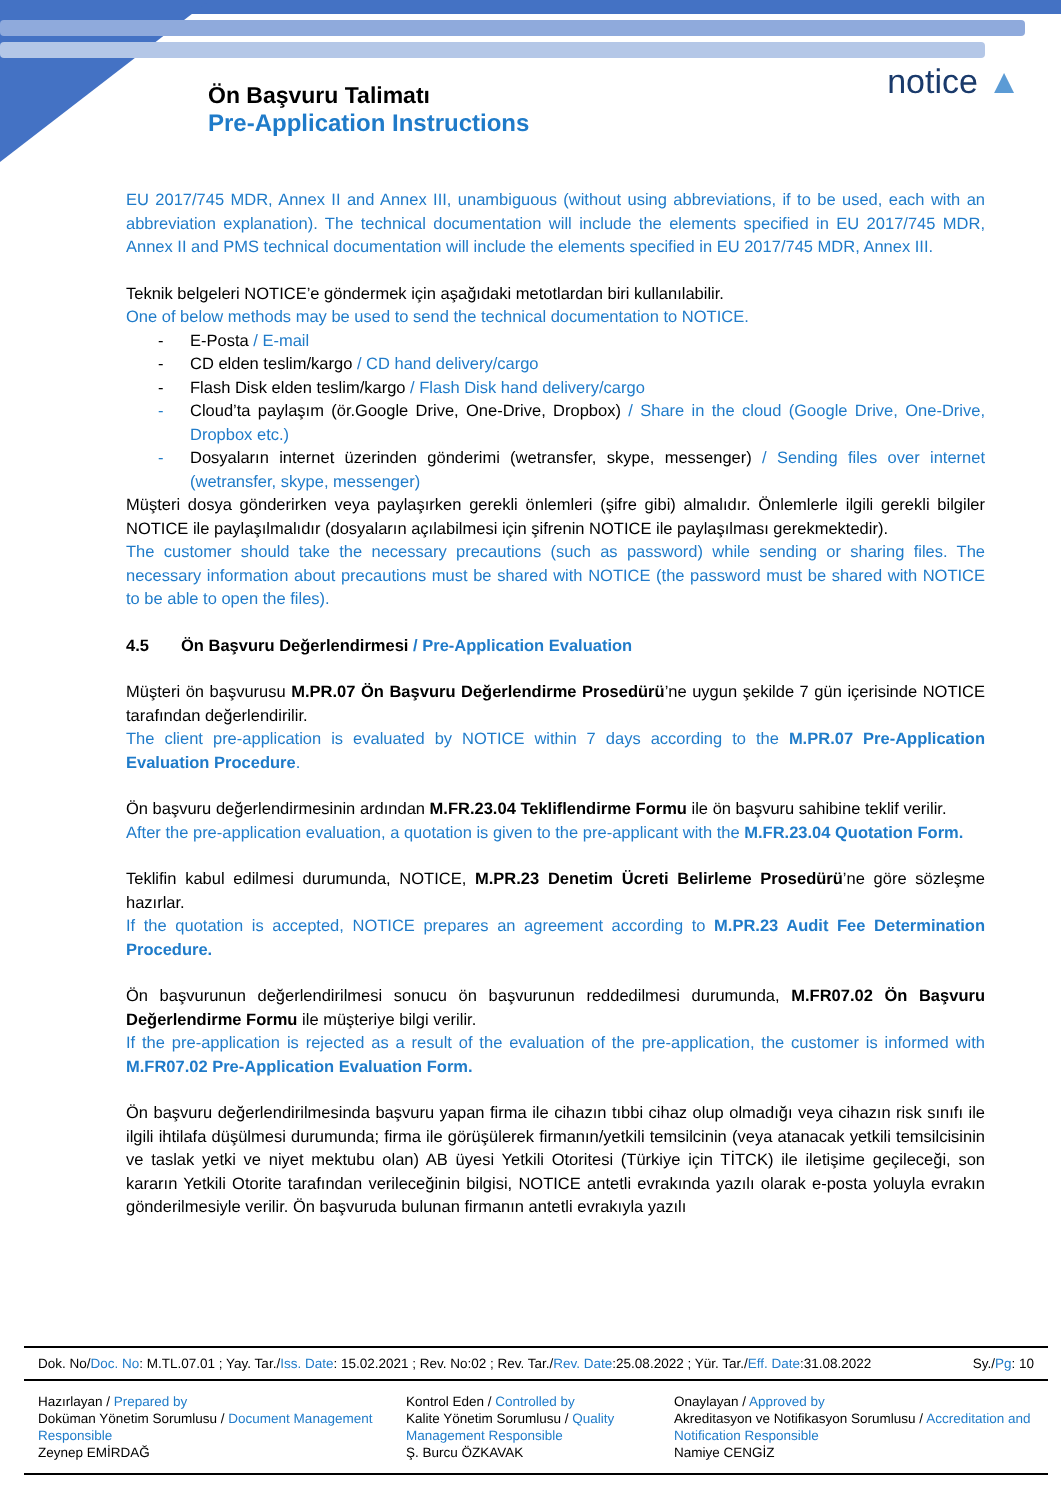Ön Başvuru Talimatı
Pre-Application Instructions
notice ▲
EU 2017/745 MDR, Annex II and Annex III, unambiguous (without using abbreviations, if to be used, each with an abbreviation explanation). The technical documentation will include the elements specified in EU 2017/745 MDR, Annex II and PMS technical documentation will include the elements specified in EU 2017/745 MDR, Annex III.
Teknik belgeleri NOTICE’e göndermek için aşağıdaki metotlardan biri kullanılabilir.
One of below methods may be used to send the technical documentation to NOTICE.
- E-Posta / E-mail
- CD elden teslim/kargo / CD hand delivery/cargo
- Flash Disk elden teslim/kargo / Flash Disk hand delivery/cargo
- Cloud’ta paylaşım (ör.Google Drive, One-Drive, Dropbox) / Share in the cloud (Google Drive, One-Drive, Dropbox etc.)
- Dosyaların internet üzerinden gönderimi (wetransfer, skype, messenger) / Sending files over internet (wetransfer, skype, messenger)
Müşteri dosya gönderirken veya paylaşırken gerekli önlemleri (şifre gibi) almalıdır. Önlemlerle ilgili gerekli bilgiler NOTICE ile paylaşılmalıdır (dosyaların açılabilmesi için şifrenin NOTICE ile paylaşılması gerekmektedir).
The customer should take the necessary precautions (such as password) while sending or sharing files. The necessary information about precautions must be shared with NOTICE (the password must be shared with NOTICE to be able to open the files).
4.5 Ön Başvuru Değerlendirmesi / Pre-Application Evaluation
Müşteri ön başvurusu M.PR.07 Ön Başvuru Değerlendirme Prosedürü’ne uygun şekilde 7 gün içerisinde NOTICE tarafından değerlendirilir.
The client pre-application is evaluated by NOTICE within 7 days according to the M.PR.07 Pre-Application Evaluation Procedure.
Ön başvuru değerlendirmesinin ardından M.FR.23.04 Tekliflendirme Formu ile ön başvuru sahibine teklif verilir.
After the pre-application evaluation, a quotation is given to the pre-applicant with the M.FR.23.04 Quotation Form.
Teklifin kabul edilmesi durumunda, NOTICE, M.PR.23 Denetim Ücreti Belirleme Prosedürü’ne göre sözleşme hazırlar.
If the quotation is accepted, NOTICE prepares an agreement according to M.PR.23 Audit Fee Determination Procedure.
Ön başvurunun değerlendirilmesi sonucu ön başvurunun reddedilmesi durumunda, M.FR07.02 Ön Başvuru Değerlendirme Formu ile müşteriye bilgi verilir.
If the pre-application is rejected as a result of the evaluation of the pre-application, the customer is informed with M.FR07.02 Pre-Application Evaluation Form.
Ön başvuru değerlendirilmesinda başvuru yapan firma ile cihazın tıbbi cihaz olup olmadığı veya cihazın risk sınıfı ile ilgili ihtilafa düşülmesi durumunda; firma ile görüşülerek firmanın/yetkili temsilcinin (veya atanacak yetkili temsilcisinin ve taslak yetki ve niyet mektubu olan) AB üyesi Yetkili Otoritesi (Türkiye için TİTCK) ile iletişime geçileceği, son kararın Yetkili Otorite tarafından verileceğinin bilgisi, NOTICE antetli evrakında yazılı olarak e-posta yoluyla evrakın gönderilmesiyle verilir. Ön başvuruda bulunan firmanın antetli evrakıyla yazılı
| Dok. No/ Doc. No : M.TL.07.01 ; Yay. Tar./ Iss. Date : 15.02.2021 ; Rev. No:02 ; Rev. Tar./ Rev. Date :25.08.2022 ; Yür. Tar./ Eff. Date :31.08.2022 | Sy./ Pg : 10 |
| Hazırlayan / Prepared by Doküman Yönetim Sorumlusu / Document Management Responsible Zeynep EMİRDAĞ | Kontrol Eden / Controlled by Kalite Yönetim Sorumlusu / Quality Management Responsible Ş. Burcu ÖZKAVAK | Onaylayan / Approved by Akreditasyon ve Notifikasyon Sorumlusu / Accreditation and Notification Responsible Namiye CENGİZ |